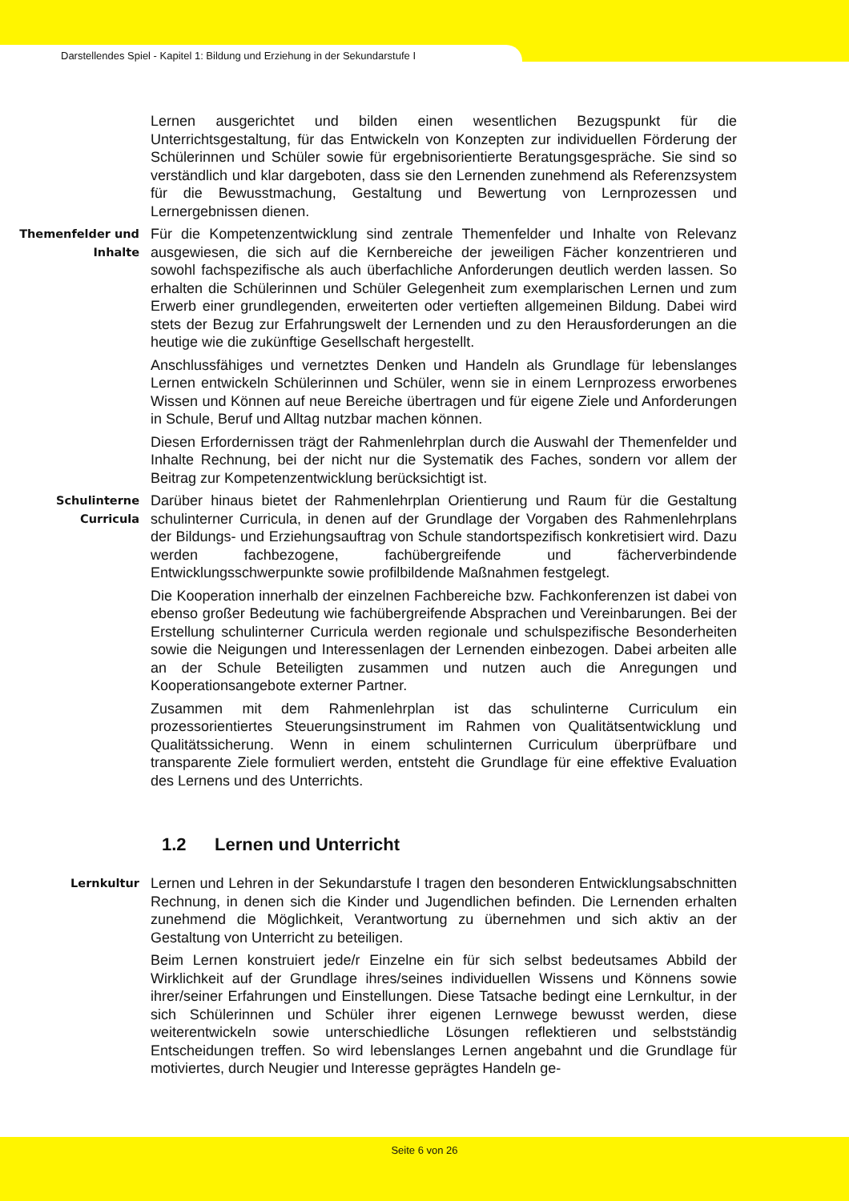Darstellendes Spiel - Kapitel 1: Bildung und Erziehung in der Sekundarstufe I
Lernen ausgerichtet und bilden einen wesentlichen Bezugspunkt für die Unterrichtsgestaltung, für das Entwickeln von Konzepten zur individuellen Förderung der Schülerinnen und Schüler sowie für ergebnisorientierte Beratungsgespräche. Sie sind so verständlich und klar dargeboten, dass sie den Lernenden zunehmend als Referenzsystem für die Bewusstmachung, Gestaltung und Bewertung von Lernprozessen und Lernergebnissen dienen.
Themenfelder und Inhalte
Für die Kompetenzentwicklung sind zentrale Themenfelder und Inhalte von Relevanz ausgewiesen, die sich auf die Kernbereiche der jeweiligen Fächer konzentrieren und sowohl fachspezifische als auch überfachliche Anforderungen deutlich werden lassen. So erhalten die Schülerinnen und Schüler Gelegenheit zum exemplarischen Lernen und zum Erwerb einer grundlegenden, erweiterten oder vertieften allgemeinen Bildung. Dabei wird stets der Bezug zur Erfahrungswelt der Lernenden und zu den Herausforderungen an die heutige wie die zukünftige Gesellschaft hergestellt.
Anschlussfähiges und vernetztes Denken und Handeln als Grundlage für lebenslanges Lernen entwickeln Schülerinnen und Schüler, wenn sie in einem Lernprozess erworbenes Wissen und Können auf neue Bereiche übertragen und für eigene Ziele und Anforderungen in Schule, Beruf und Alltag nutzbar machen können.
Diesen Erfordernissen trägt der Rahmenlehrplan durch die Auswahl der Themenfelder und Inhalte Rechnung, bei der nicht nur die Systematik des Faches, sondern vor allem der Beitrag zur Kompetenzentwicklung berücksichtigt ist.
Schulinterne Curricula
Darüber hinaus bietet der Rahmenlehrplan Orientierung und Raum für die Gestaltung schulinterner Curricula, in denen auf der Grundlage der Vorgaben des Rahmenlehrplans der Bildungs- und Erziehungsauftrag von Schule standortspezifisch konkretisiert wird. Dazu werden fachbezogene, fachübergreifende und fächerverbindende Entwicklungsschwerpunkte sowie profilbildende Maßnahmen festgelegt.
Die Kooperation innerhalb der einzelnen Fachbereiche bzw. Fachkonferenzen ist dabei von ebenso großer Bedeutung wie fachübergreifende Absprachen und Vereinbarungen. Bei der Erstellung schulinterner Curricula werden regionale und schulspezifische Besonderheiten sowie die Neigungen und Interessenlagen der Lernenden einbezogen. Dabei arbeiten alle an der Schule Beteiligten zusammen und nutzen auch die Anregungen und Kooperationsangebote externer Partner.
Zusammen mit dem Rahmenlehrplan ist das schulinterne Curriculum ein prozessorientiertes Steuerungsinstrument im Rahmen von Qualitätsentwicklung und Qualitätssicherung. Wenn in einem schulinternen Curriculum überprüfbare und transparente Ziele formuliert werden, entsteht die Grundlage für eine effektive Evaluation des Lernens und des Unterrichts.
1.2 Lernen und Unterricht
Lernkultur
Lernen und Lehren in der Sekundarstufe I tragen den besonderen Entwicklungsabschnitten Rechnung, in denen sich die Kinder und Jugendlichen befinden. Die Lernenden erhalten zunehmend die Möglichkeit, Verantwortung zu übernehmen und sich aktiv an der Gestaltung von Unterricht zu beteiligen.
Beim Lernen konstruiert jede/r Einzelne ein für sich selbst bedeutsames Abbild der Wirklichkeit auf der Grundlage ihres/seines individuellen Wissens und Könnens sowie ihrer/seiner Erfahrungen und Einstellungen. Diese Tatsache bedingt eine Lernkultur, in der sich Schülerinnen und Schüler ihrer eigenen Lernwege bewusst werden, diese weiterentwickeln sowie unterschiedliche Lösungen reflektieren und selbstständig Entscheidungen treffen. So wird lebenslanges Lernen angebahnt und die Grundlage für motiviertes, durch Neugier und Interesse geprägtes Handeln ge-
Seite 6 von 26